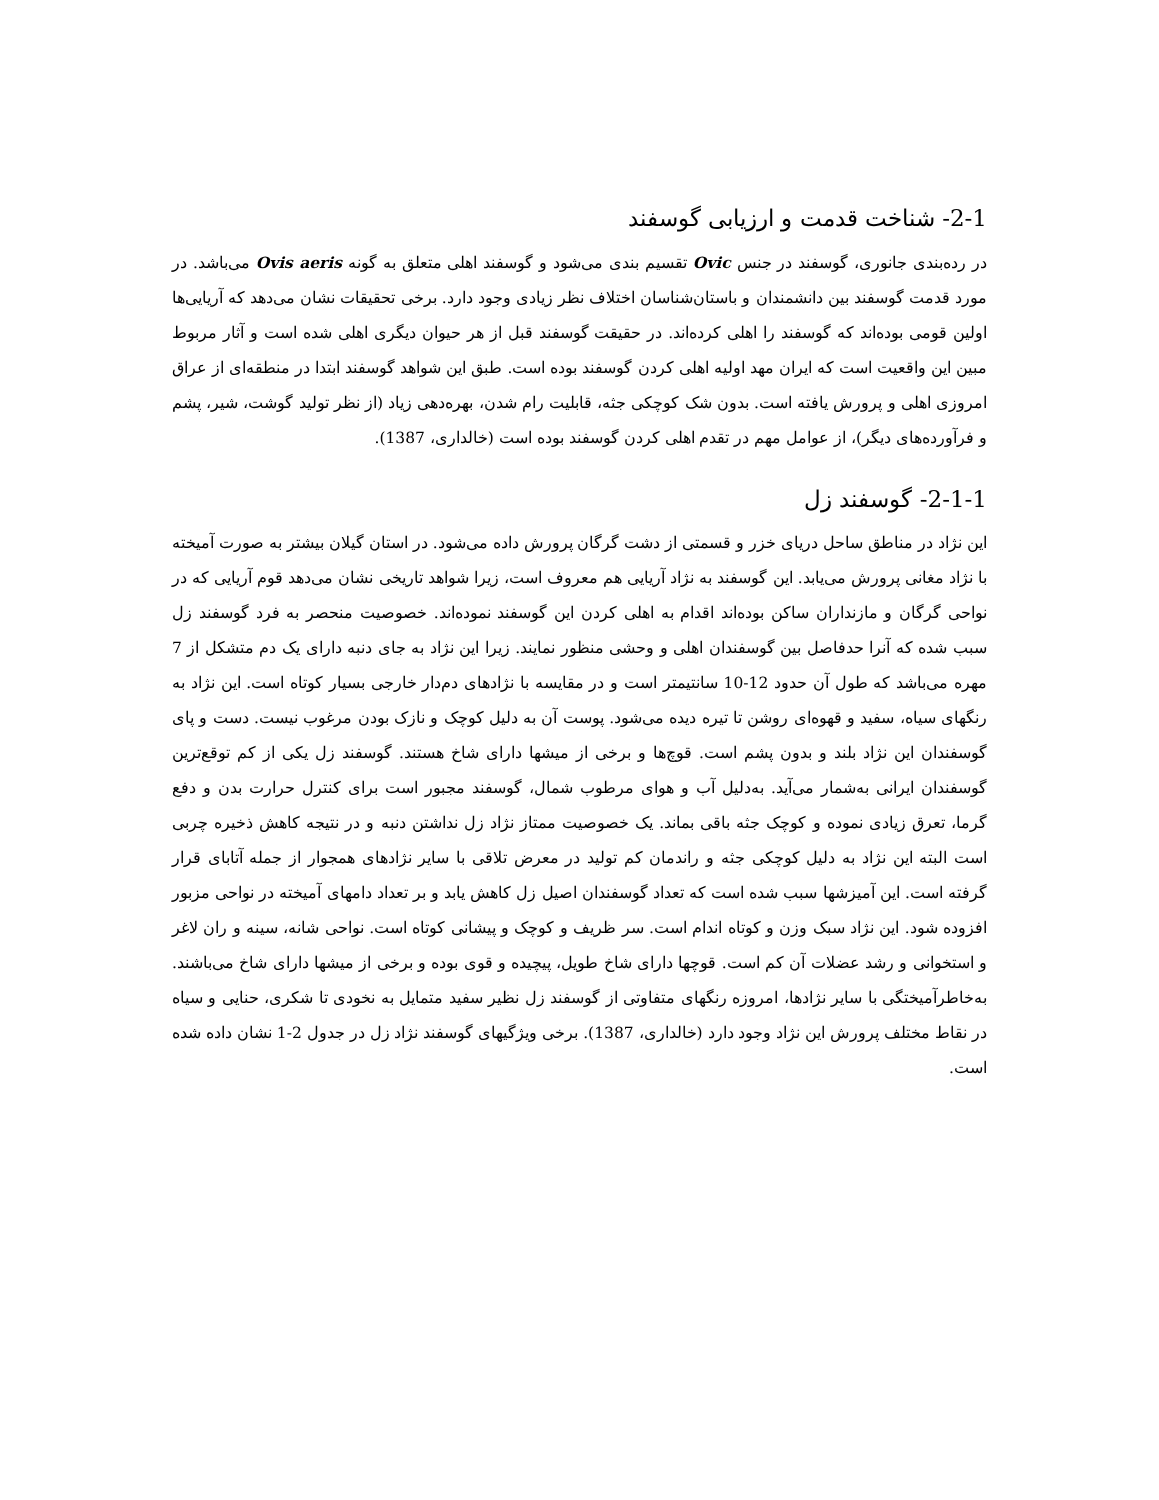2-1- شناخت قدمت و ارزیابی گوسفند
در رده‌بندی جانوری، گوسفند در جنس Ovic تقسیم بندی می‌شود و گوسفند اهلی متعلق به گونه Ovis aeris می‌باشد. در مورد قدمت گوسفند بین دانشمندان و باستان‌شناسان اختلاف نظر زیادی وجود دارد. برخی تحقیقات نشان می‌دهد که آریایی‌ها اولین قومی بوده‌اند که گوسفند را اهلی کرده‌اند. در حقیقت گوسفند قبل از هر حیوان دیگری اهلی شده است و آثار مربوط مبین این واقعیت است که ایران مهد اولیه اهلی کردن گوسفند بوده است. طبق این شواهد گوسفند ابتدا در منطقه‌ای از عراق امروزی اهلی و پرورش یافته است. بدون شک کوچکی جثه، قابلیت رام شدن، بهره‌دهی زیاد (از نظر تولید گوشت، شیر، پشم و فرآورده‌های دیگر)، از عوامل مهم در تقدم اهلی کردن گوسفند بوده است (خالداری، 1387).
2-1-1- گوسفند زل
این نژاد در مناطق ساحل دریای خزر و قسمتی از دشت گرگان پرورش داده می‌شود. در استان گیلان بیشتر به صورت آمیخته با نژاد مغانی پرورش می‌یابد. این گوسفند به نژاد آریایی هم معروف است، زیرا شواهد تاریخی نشان می‌دهد قوم آریایی که در نواحی گرگان و مازنداران ساکن بوده‌اند اقدام به اهلی کردن این گوسفند نموده‌اند. خصوصیت منحصر به فرد گوسفند زل سبب شده که آنرا حدفاصل بین گوسفندان اهلی و وحشی منظور نمایند. زیرا این نژاد به جای دنبه دارای یک دم متشکل از 7 مهره می‌باشد که طول آن حدود 12-10 سانتیمتر است و در مقایسه با نژادهای دم‌دار خارجی بسیار کوتاه است. این نژاد به رنگهای سیاه، سفید و قهوه‌ای روشن تا تیره دیده می‌شود. پوست آن به دلیل کوچک و نازک بودن مرغوب نیست. دست و پای گوسفندان این نژاد بلند و بدون پشم است. قوچ‌ها و برخی از میشها دارای شاخ هستند. گوسفند زل یکی از کم توقع‌ترین گوسفندان ایرانی به‌شمار می‌آید. به‌دلیل آب و هوای مرطوب شمال، گوسفند مجبور است برای کنترل حرارت بدن و دفع گرما، تعرق زیادی نموده و کوچک جثه باقی بماند. یک خصوصیت ممتاز نژاد زل نداشتن دنبه و در نتیجه کاهش ذخیره چربی است البته این نژاد به دلیل کوچکی جثه و راندمان کم تولید در معرض تلاقی با سایر نژادهای همجوار از جمله آتابای قرار گرفته است. این آمیزشها سبب شده است که تعداد گوسفندان اصیل زل کاهش یابد و بر تعداد دامهای آمیخته در نواحی مزبور افزوده شود. این نژاد سبک وزن و کوتاه اندام است. سر ظریف و کوچک و پیشانی کوتاه است. نواحی شانه، سینه و ران لاغر و استخوانی و رشد عضلات آن کم است. قوچها دارای شاخ طویل، پیچیده و قوی بوده و برخی از میشها دارای شاخ می‌باشند. به‌خاطرآمیختگی با سایر نژادها، امروزه رنگهای متفاوتی از گوسفند زل نظیر سفید متمایل به نخودی تا شکری، حنایی و سیاه در نقاط مختلف پرورش این نژاد وجود دارد (خالداری، 1387). برخی ویژگیهای گوسفند نژاد زل در جدول 2-1 نشان داده شده است.